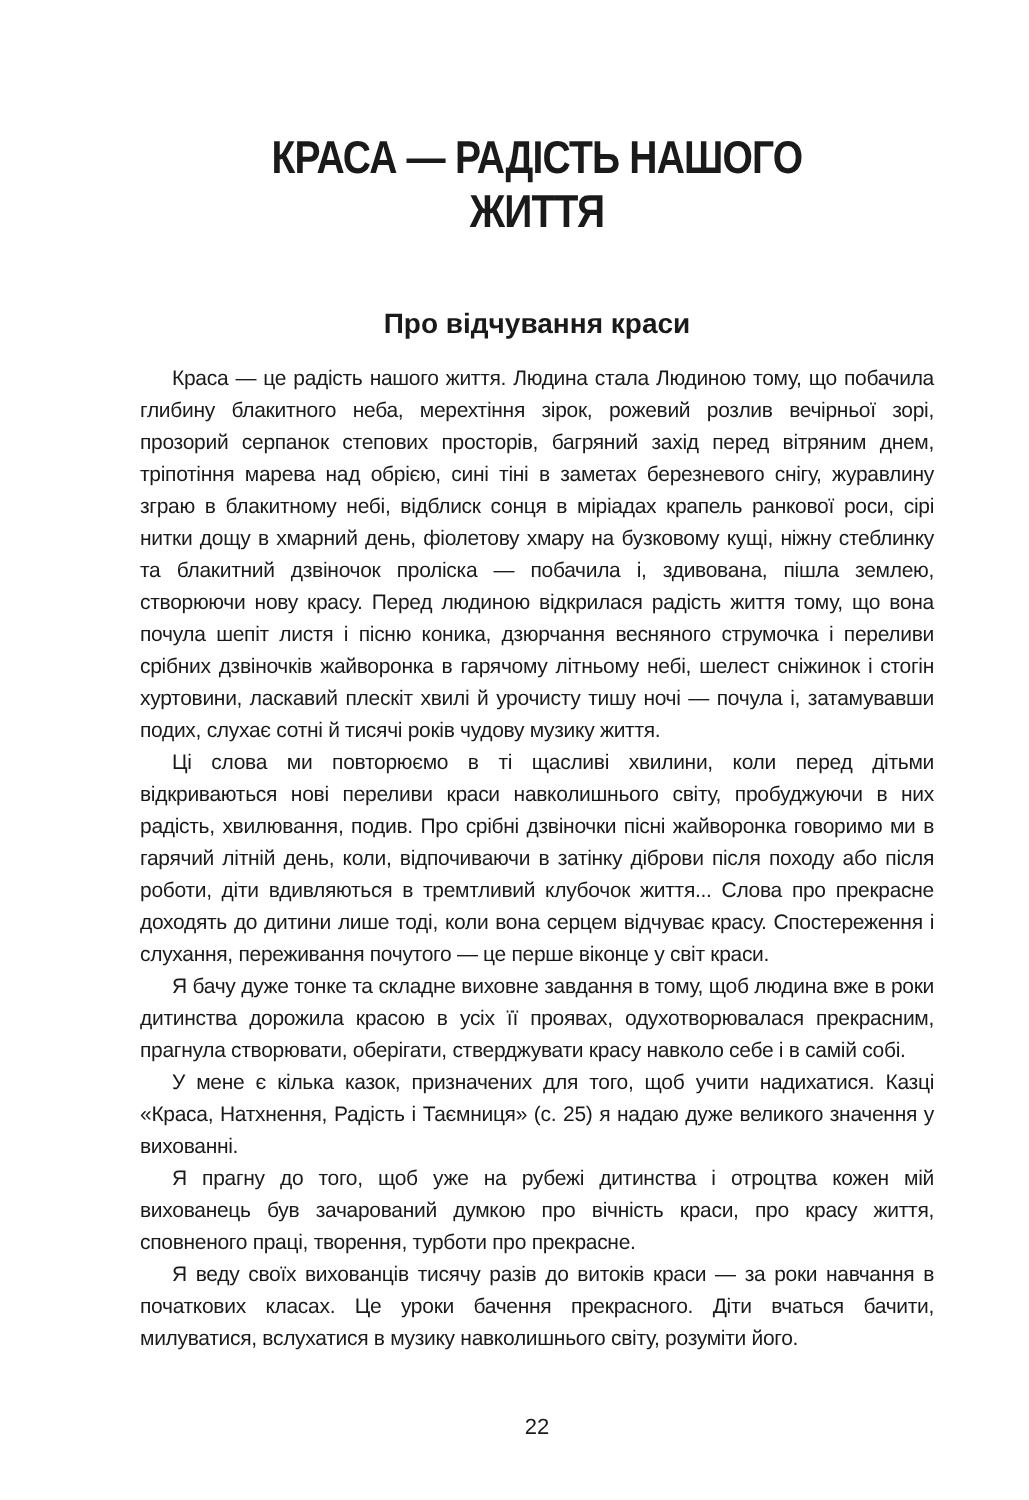КРАСА — РАДІСТЬ НАШОГО ЖИТТЯ
Про відчування краси
Краса — це радість нашого життя. Людина стала Людиною тому, що побачила глибину блакитного неба, мерехтіння зірок, рожевий розлив вечірньої зорі, прозорий серпанок степових просторів, багряний захід перед вітряним днем, тріпотіння марева над обрією, сині тіні в заметах березневого снігу, журавлину зграю в блакитному небі, відблиск сонця в міріадах крапель ранкової роси, сірі нитки дощу в хмарний день, фіолетову хмару на бузковому кущі, ніжну стеблинку та блакитний дзвіночок проліска — побачила і, здивована, пішла землею, створюючи нову красу. Перед людиною відкрилася радість життя тому, що вона почула шепіт листя і пісню коника, дзюрчання весняного струмочка і переливи срібних дзвіночків жайворонка в гарячому літньому небі, шелест сніжинок і стогін хуртовини, ласкавий плескіт хвилі й урочисту тишу ночі — почула і, затамувавши подих, слухає сотні й тисячі років чудову музику життя.
Ці слова ми повторюємо в ті щасливі хвилини, коли перед дітьми відкриваються нові переливи краси навколишнього світу, пробуджуючи в них радість, хвилювання, подив. Про срібні дзвіночки пісні жайворонка говоримо ми в гарячий літній день, коли, відпочиваючи в затінку діброви після походу або після роботи, діти вдивляються в тремтливий клубочок життя... Слова про прекрасне доходять до дитини лише тоді, коли вона серцем відчуває красу. Спостереження і слухання, переживання почутого — це перше віконце у світ краси.
Я бачу дуже тонке та складне виховне завдання в тому, щоб людина вже в роки дитинства дорожила красою в усіх її проявах, одухотворювалася прекрасним, прагнула створювати, оберігати, стверджувати красу навколо себе і в самій собі.
У мене є кілька казок, призначених для того, щоб учити надихатися. Казці «Краса, Натхнення, Радість і Таємниця» (с. 25) я надаю дуже великого значення у вихованні.
Я прагну до того, щоб уже на рубежі дитинства і отроцтва кожен мій вихованець був зачарований думкою про вічність краси, про красу життя, сповненого праці, творення, турботи про прекрасне.
Я веду своїх вихованців тисячу разів до витоків краси — за роки навчання в початкових класах. Це уроки бачення прекрасного. Діти вчаться бачити, милуватися, вслухатися в музику навколишнього світу, розуміти його.
22